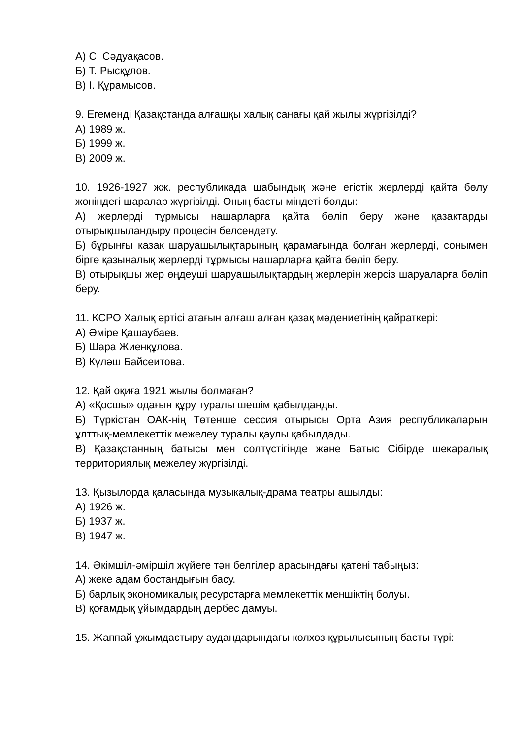А) С. Сәдуақасов.
Б) Т. Рысқұлов.
В) І. Құрамысов.
9. Егеменді Қазақстанда алғашқы халық санағы қай жылы жүргізілді?
А) 1989 ж.
Б) 1999 ж.
В) 2009 ж.
10. 1926-1927 жж. республикада шабындық және егістік жерлерді қайта бөлу жөніндегі шаралар жүргізілді. Оның басты міндеті болды:
А) жерлерді тұрмысы нашарларға қайта бөліп беру және қазақтарды отырықшыландыру процесін белсендету.
Б) бұрынғы казак шаруашылықтарының қарамағында болған жерлерді, сонымен бірге қазыналық жерлерді тұрмысы нашарларға қайта бөліп беру.
В) отырықшы жер өңдеуші шаруашылықтардың жерлерін жерсіз шаруаларға бөліп беру.
11. КСРО Халық әртісі атағын алғаш алған қазақ мәдениетінің қайраткері:
А) Әміре Қашаубаев.
Б) Шара Жиенқұлова.
В) Күләш Байсеитова.
12. Қай оқиға 1921 жылы болмаған?
А) «Қосшы» одағын құру туралы шешім қабылданды.
Б) Түркістан ОАК-нің Төтенше сессия отырысы Орта Азия республикаларын ұлттық-мемлекеттік межелеу туралы қаулы қабылдады.
В) Қазақстанның батысы мен солтүстігінде және Батыс Сібірде шекаралық территориялық межелеу жүргізілді.
13. Қызылорда қаласында музыкалық-драма театры ашылды:
А) 1926 ж.
Б) 1937 ж.
В) 1947 ж.
14. Әкімшіл-әміршіл жүйеге тән белгілер арасындағы қатені табыңыз:
А) жеке адам бостандығын басу.
Б) барлық экономикалық ресурстарға мемлекеттік меншіктің болуы.
В) қоғамдық ұйымдардың дербес дамуы.
15. Жаппай ұжымдастыру аудандарындағы колхоз құрылысының басты түрі: